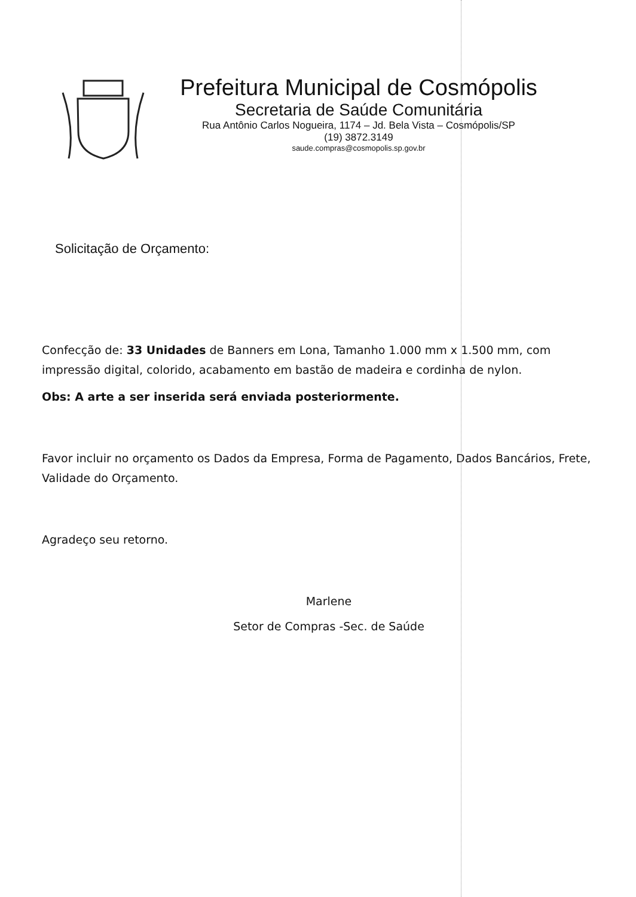Prefeitura Municipal de Cosmópolis
Secretaria de Saúde Comunitária
Rua Antônio Carlos Nogueira, 1174 – Jd. Bela Vista – Cosmópolis/SP
(19) 3872.3149
saude.compras@cosmopolis.sp.gov.br
Solicitação de Orçamento:
Confecção de: 33 Unidades de Banners em Lona, Tamanho 1.000 mm x 1.500 mm, com impressão digital, colorido, acabamento em bastão de madeira e cordinha de nylon.
Obs: A arte a ser inserida será enviada posteriormente.
Favor incluir no orçamento os Dados da Empresa, Forma de Pagamento, Dados Bancários, Frete, Validade do Orçamento.
Agradeço seu retorno.
Marlene
Setor de Compras -Sec. de Saúde